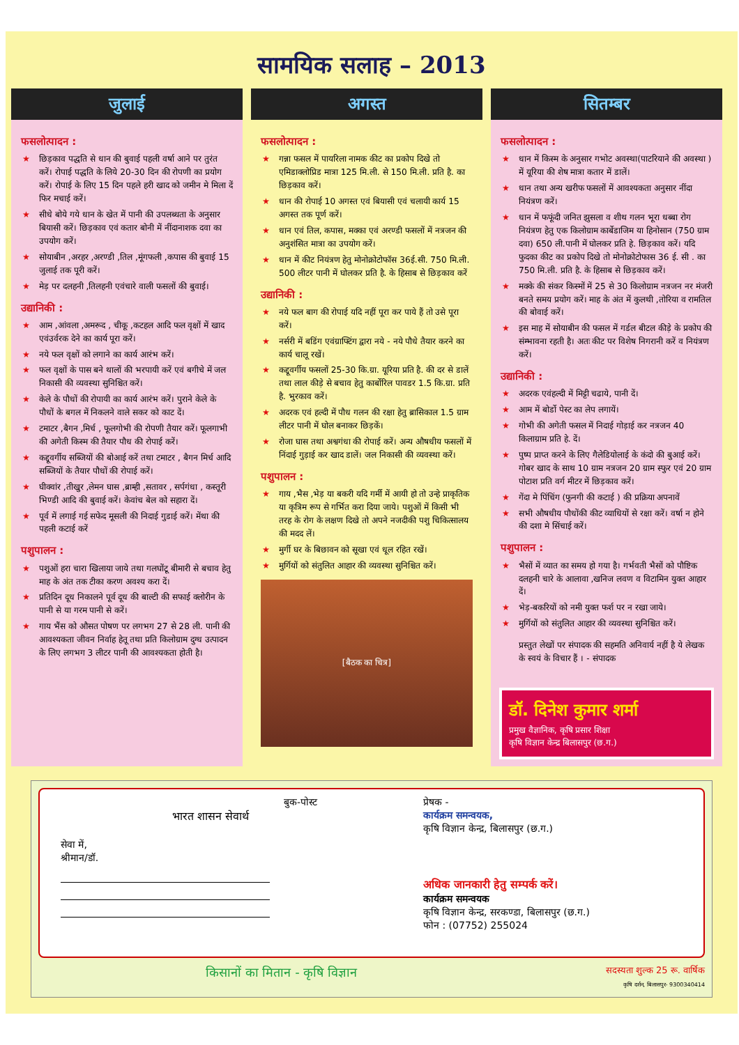सामयिक सलाह – 2013
जुलाई
फसलोत्पादन :
★ छिड़काव पद्धति से धान की बुवाई पहली वर्षा आने पर तुरंत करें। रोपाई पद्धति के लिये 20-30 दिन की रोपणी का प्रयोग करें। रोपाई के लिए 15 दिन पहले हरी खाद को जमीन मे मिला दें फिर मचाई करें।
★ सीधे बोये गये धान के खेत में पानी की उपलब्धता के अनुसार बियासी करें। छिड़काव एवं कतार बोनी में नींदानाशक दवा का उपयोग करें।
★ सोयाबीन ,अरहर ,अरण्डी ,तिल ,मूंगफली ,कपास की बुवाई 15 जुलाई तक पूरी करें।
★ मेड़ पर दलहनी ,तिलहनी एवंचारे वाली फसलों की बुवाई।
उद्यानिकी :
★ आम ,आंवला ,अमरूद , चीकू ,कटहल आदि फल वृक्षों में खाद एवंउर्वरक देने का कार्य पूरा करें।
★ नये फल वृक्षों को लगाने का कार्य आरंभ करें।
★ फल वृक्षों के पास बने थालों की भरपायी करें एवं बगीचे में जल निकासी की व्यवस्था सुनिश्चित करें।
★ केले के पौधों की रोपायी का कार्य आरंभ करें। पुराने केले के पौधों के बगल में निकलने वाले सकर को काट दें।
★ टमाटर ,बैगन ,मिर्च , फूलगोभी की रोपणी तैयार करें। फूलगाभी की अगेती किस्म की तैयार पौध की रोपाई करें।
★ कद्दूवर्गीय सब्जियों की बोआई करें तथा टमाटर , बैगन मिर्च आदि सब्जियों के तैयार पौधों की रोपाई करें।
★ घीक्वांर ,तीखुर ,लेमन घास ,ब्राम्ही ,सतावर , सर्पगंधा , कस्तूरी भिण्डी आदि की बुवाई करें। केवांच बेल को सहारा दें।
★ पूर्व में लगाई गई सफेद मूसली की निदाई गुडाई करें। मेंथा की पहली कटाई करें
पशुपालन :
★ पशुओं हरा चारा खिलाया जाये तथा गलघोंटू बीमारी से बचाव हेतु माह के अंत तक टीका करण अवश्य करा दें।
★ प्रतिदिन दूध निकालने पूर्व दूध की बाल्टी की सफाई क्लोरीन के पानी से या गरम पानी से करें।
★ गाय भैंस को औसत पोषण पर लगभग 27 से 28 ली. पानी की आवश्यकता जीवन निर्वाह हेतू तथा प्रति किलोग्राम दुग्ध उत्पादन के लिए लगभग 3 लीटर पानी की आवश्यकता होती है।
अगस्त
फसलोत्पादन :
★ गन्ना फसल में पायरिला नामक कीट का प्रकोप दिखे तो एमिडाक्लोप्रिड मात्रा 125 मि.ली. से 150 मि.ली. प्रति है. का छिड़काव करें।
★ धान की रोपाई 10 अगस्त एवं बियासी एवं चलायी कार्य 15 अगस्त तक पूर्ण करें।
★ धान एवं तिल, कपास, मक्का एवं अरण्डी फसलों में नत्रजन की अनुशंसित मात्रा का उपयोग करें।
★ धान में कीट नियंत्रण हेतु मोनोक्रोटोफॉस 36ई.सी. 750 मि.ली. 500 लीटर पानी में घोलकर प्रति है. के हिसाब से छिड़काव करें
उद्यानिकी :
★ नये फल बाग की रोपाई यदि नहीं पूरा कर पाये हैं तो उसे पूरा करें।
★ नर्सरी में बडिंग एवंग्राफ्टिंग द्वारा नये - नये पौधे तैयार करने का कार्य चालू रखें।
★ कद्दूवर्गीय फसलों 25-30 कि.ग्रा. यूरिया प्रति है. की दर से डालें तथा लाल कीड़े से बचाव हेतु कार्बोरिल पावडर 1.5 कि.ग्रा. प्रति है. भुरकाव करें।
★ अदरक एवं हल्दी में पौध गलन की रक्षा हेतु ब्रासिकाल 1.5 ग्राम लीटर पानी में घोल बनाकर छिड़कें।
★ रोजा घास तथा अश्वगंधा की रोपाई करें। अन्य औषधीय फसलों में निंदाई गुड़ाई कर खाद डालें। जल निकासी की व्यवस्था करें।
पशुपालन :
★ गाय ,भैस ,भेड़ या बकरी यदि गर्मी में आयी हो तो उन्हे प्राकृतिक या कृत्रिम रूप से गर्भित करा दिया जाये। पशुओं में किसी भी तरह के रोग के लक्षण दिखे तो अपने नजदीकी पशु चिकित्सालय की मदद लें।
★ मुर्गी घर के बिछावन को सूखा एवं धूल रहित रखें।
★ मुर्गियों को संतुलित आहार की व्यवस्था सुनिश्चित करें।
[बैठक का चित्र]
सितम्बर
फसलोत्पादन :
★ धान में किस्म के अनुसार गभोट अवस्था(पाटरियाने की अवस्था ) में यूरिया की शेष मात्रा कतार में डालें।
★ धान तथा अन्य खरीफ फसलों में आवश्यकता अनुसार नींदा नियंत्रण करें।
★ धान में फफूंदी जनित झुसला व शीथ गलन भूरा धब्बा रोग नियंत्रण हेतु एक किलोग्राम कार्बेडाजिम या हिनोसान (750 ग्राम दवा) 650 ली.पानी में घोलकर प्रति हे. छिड़काव करें। यदि फुदका कीट का प्रकोप दिखे तो मोनोक्रोटोफास 36 ई. सी . का 750 मि.ली. प्रति है. के हिसाब से छिड़काव करें।
★ मक्के की संकर किस्मों में 25 से 30 किलोग्राम नत्रजन नर मंजरी बनते समय प्रयोग करें। माह के अंत में कुलथी ,तोरिया व रामतिल की बोवाई करें।
★ इस माह में सोयाबीन की फसल में गर्डल बीटल कीड़े के प्रकोप की संम्भावना रहती है। अतः कीट पर विशेष निगरानी करें व नियंत्रण करें।
उद्यानिकी :
★ अदरक एवंहल्दी में मिट्टी चढाये, पानी दें।
★ आम में बोर्डो पेस्ट का लेप लगायें।
★ गोभी की अगेती फसल में निदाई गोड़ाई कर नत्रजन 40 किलाग्राम प्रति हे. दें।
★ पुष्प प्राप्त करने के लिए गैलेडियोलाई के कंदो की बुआई करें। गोबर खाद के साथ 10 ग्राम नत्रजन 20 ग्राम स्फुर एवं 20 ग्राम पोटाश प्रति वर्ग मीटर में छिड़काव करें।
★ गेंदा मे पिंचिंग (फुनगी की कटाई ) की प्रक्रिया अपनावें
★ सभी औषधीय पौधोंकी कीट व्याधियों से रक्षा करें। वर्षा न होने की दशा मे सिंचाई करें।
पशुपालन :
★ भैसों में व्यात का समय हो गया है। गर्भवती भैसों को पौष्टिक दलहनी चारे के आलावा ,खनिज लवण व विटामिन युक्त आहार दें।
★ भेड़-बकरियों को नमी युक्त फर्श पर न रखा जाये।
★ मुर्गियों को संतुलित आहार की व्यवस्था सुनिश्चित करें।
प्रस्तुत लेखों पर संपादक की सहमति अनिवार्य नहीं है ये लेखक के स्वयं के विचार हैं । - संपादक
डॉ. दिनेश कुमार शर्मा
प्रमुख वैज्ञानिक, कृषि प्रसार शिक्षा
कृषि विज्ञान केन्द्र बिलासपुर (छ.ग.)
बुक-पोस्ट
भारत शासन सेवार्थ
सेवा में,
श्रीमान/डॉ.
प्रेषक -
कार्यक्रम समन्वयक,
कृषि विज्ञान केन्द्र, बिलासपुर (छ.ग.)
अधिक जानकारी हेतु सम्पर्क करें।
कार्यक्रम समन्वयक
कृषि विज्ञान केन्द्र, सरकण्डा, बिलासपुर (छ.ग.)
फोन : (07752) 255024
किसानों का मितान - कृषि विज्ञान सदस्यता शुल्क 25 रू. वार्षिक
कृषि दर्शन, बिलासपुर- 9300340414